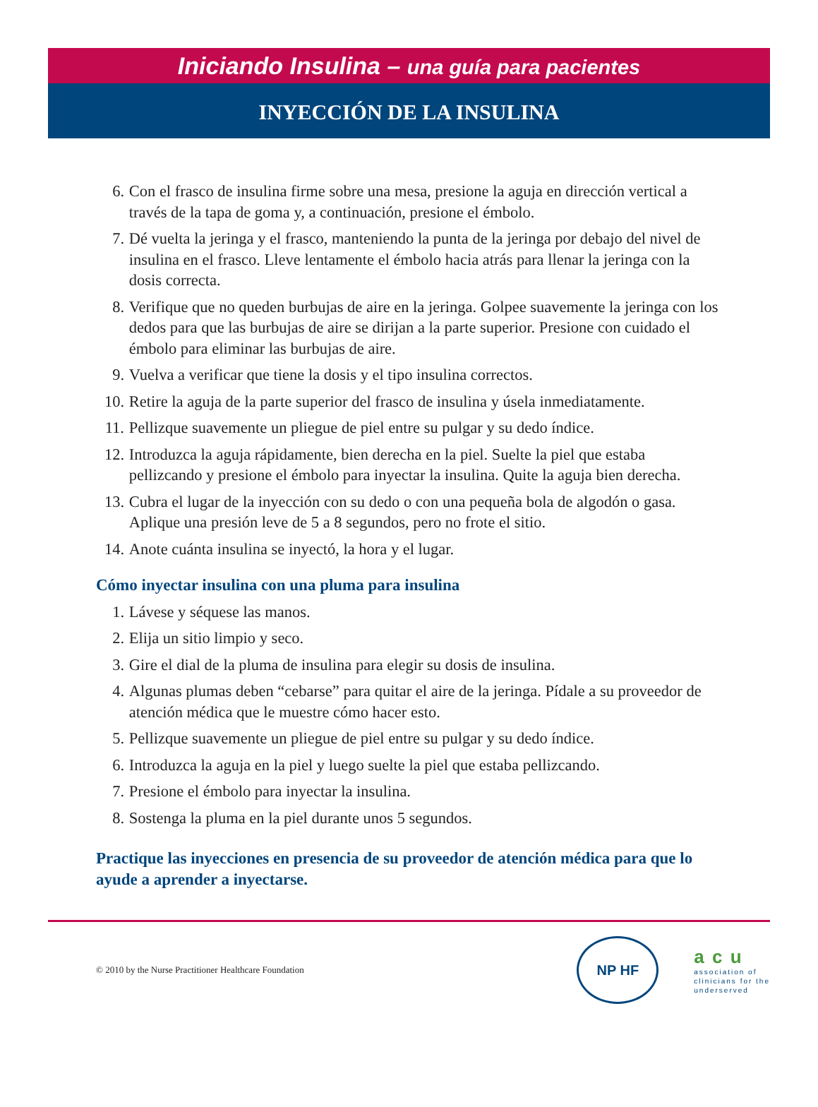Iniciando Insulina – una guía para pacientes
INYECCIÓN DE LA INSULINA
6. Con el frasco de insulina firme sobre una mesa, presione la aguja en dirección vertical a través de la tapa de goma y, a continuación, presione el émbolo.
7. Dé vuelta la jeringa y el frasco, manteniendo la punta de la jeringa por debajo del nivel de insulina en el frasco. Lleve lentamente el émbolo hacia atrás para llenar la jeringa con la dosis correcta.
8. Verifique que no queden burbujas de aire en la jeringa. Golpee suavemente la jeringa con los dedos para que las burbujas de aire se dirijan a la parte superior. Presione con cuidado el émbolo para eliminar las burbujas de aire.
9. Vuelva a verificar que tiene la dosis y el tipo insulina correctos.
10.
Retire la aguja de la parte superior del frasco de insulina y úsela inmediatamente.
11.
Pellizque suavemente un pliegue de piel entre su pulgar y su dedo índice.
12.
Introduzca la aguja rápidamente, bien derecha en la piel. Suelte la piel que estaba pellizcando y presione el émbolo para inyectar la insulina. Quite la aguja bien derecha.
13.
Cubra el lugar de la inyección con su dedo o con una pequeña bola de algodón o gasa. Aplique una presión leve de 5 a 8 segundos, pero no frote el sitio.
14.
Anote cuánta insulina se inyectó, la hora y el lugar.
Cómo inyectar insulina con una pluma para insulina
1. Lávese y séquese las manos.
2. Elija un sitio limpio y seco.
3. Gire el dial de la pluma de insulina para elegir su dosis de insulina.
4. Algunas plumas deben “cebarse” para quitar el aire de la jeringa. Pídale a su proveedor de atención médica que le muestre cómo hacer esto.
5. Pellizque suavemente un pliegue de piel entre su pulgar y su dedo índice.
6. Introduzca la aguja en la piel y luego suelte la piel que estaba pellizcando.
7. Presione el émbolo para inyectar la insulina.
8. Sostenga la pluma en la piel durante unos 5 segundos.
Practique las inyecciones en presencia de su proveedor de atención médica para que lo ayude a aprender a inyectarse.
© 2010 by the Nurse Practitioner Healthcare Foundation
NP HF
a c u
association of
clinicians for the
underserved